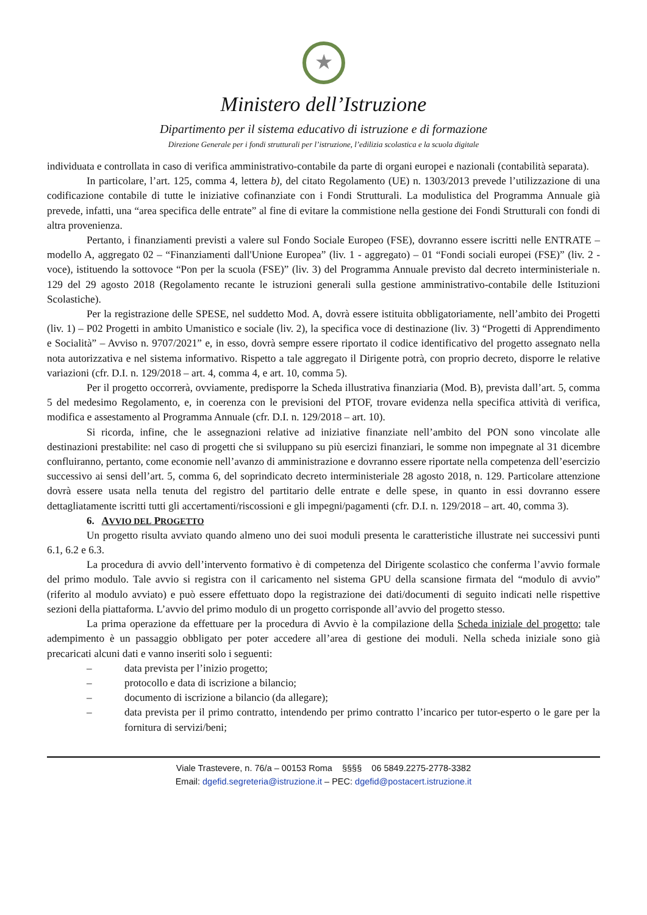★
Ministero dell’Istruzione
Dipartimento per il sistema educativo di istruzione e di formazione
Direzione Generale per i fondi strutturali per l’istruzione, l’edilizia scolastica e la scuola digitale
individuata e controllata in caso di verifica amministrativo-contabile da parte di organi europei e nazionali (contabilità separata).
In particolare, l’art. 125, comma 4, lettera b), del citato Regolamento (UE) n. 1303/2013 prevede l’utilizzazione di una codificazione contabile di tutte le iniziative cofinanziate con i Fondi Strutturali. La modulistica del Programma Annuale già prevede, infatti, una “area specifica delle entrate” al fine di evitare la commistione nella gestione dei Fondi Strutturali con fondi di altra provenienza.
Pertanto, i finanziamenti previsti a valere sul Fondo Sociale Europeo (FSE), dovranno essere iscritti nelle ENTRATE – modello A, aggregato 02 – “Finanziamenti dall'Unione Europea” (liv. 1 - aggregato) – 01 “Fondi sociali europei (FSE)” (liv. 2 - voce), istituendo la sottovoce “Pon per la scuola (FSE)” (liv. 3) del Programma Annuale previsto dal decreto interministeriale n. 129 del 29 agosto 2018 (Regolamento recante le istruzioni generali sulla gestione amministrativo-contabile delle Istituzioni Scolastiche).
Per la registrazione delle SPESE, nel suddetto Mod. A, dovrà essere istituita obbligatoriamente, nell’ambito dei Progetti (liv. 1) – P02 Progetti in ambito Umanistico e sociale (liv. 2), la specifica voce di destinazione (liv. 3) “Progetti di Apprendimento e Socialità” – Avviso n. 9707/2021” e, in esso, dovrà sempre essere riportato il codice identificativo del progetto assegnato nella nota autorizzativa e nel sistema informativo. Rispetto a tale aggregato il Dirigente potrà, con proprio decreto, disporre le relative variazioni (cfr. D.I. n. 129/2018 – art. 4, comma 4, e art. 10, comma 5).
Per il progetto occorrerà, ovviamente, predisporre la Scheda illustrativa finanziaria (Mod. B), prevista dall’art. 5, comma 5 del medesimo Regolamento, e, in coerenza con le previsioni del PTOF, trovare evidenza nella specifica attività di verifica, modifica e assestamento al Programma Annuale (cfr. D.I. n. 129/2018 – art. 10).
Si ricorda, infine, che le assegnazioni relative ad iniziative finanziate nell’ambito del PON sono vincolate alle destinazioni prestabilite: nel caso di progetti che si sviluppano su più esercizi finanziari, le somme non impegnate al 31 dicembre confluiranno, pertanto, come economie nell’avanzo di amministrazione e dovranno essere riportate nella competenza dell’esercizio successivo ai sensi dell’art. 5, comma 6, del soprindicato decreto interministeriale 28 agosto 2018, n. 129. Particolare attenzione dovrà essere usata nella tenuta del registro del partitario delle entrate e delle spese, in quanto in essi dovranno essere dettagliatamente iscritti tutti gli accertamenti/riscossioni e gli impegni/pagamenti (cfr. D.I. n. 129/2018 – art. 40, comma 3).
6. AVVIO DEL PROGETTO
Un progetto risulta avviato quando almeno uno dei suoi moduli presenta le caratteristiche illustrate nei successivi punti 6.1, 6.2 e 6.3.
La procedura di avvio dell’intervento formativo è di competenza del Dirigente scolastico che conferma l’avvio formale del primo modulo. Tale avvio si registra con il caricamento nel sistema GPU della scansione firmata del “modulo di avvio” (riferito al modulo avviato) e può essere effettuato dopo la registrazione dei dati/documenti di seguito indicati nelle rispettive sezioni della piattaforma. L’avvio del primo modulo di un progetto corrisponde all’avvio del progetto stesso.
La prima operazione da effettuare per la procedura di Avvio è la compilazione della Scheda iniziale del progetto; tale adempimento è un passaggio obbligato per poter accedere all’area di gestione dei moduli. Nella scheda iniziale sono già precaricati alcuni dati e vanno inseriti solo i seguenti:
– data prevista per l’inizio progetto;
– protocollo e data di iscrizione a bilancio;
– documento di iscrizione a bilancio (da allegare);
– data prevista per il primo contratto, intendendo per primo contratto l’incarico per tutor-esperto o le gare per la fornitura di servizi/beni;
Viale Trastevere, n. 76/a – 00153 Roma §§§§ 06 5849.2275-2778-3382
Email: dgefid.segreteria@istruzione.it – PEC: dgefid@postacert.istruzione.it